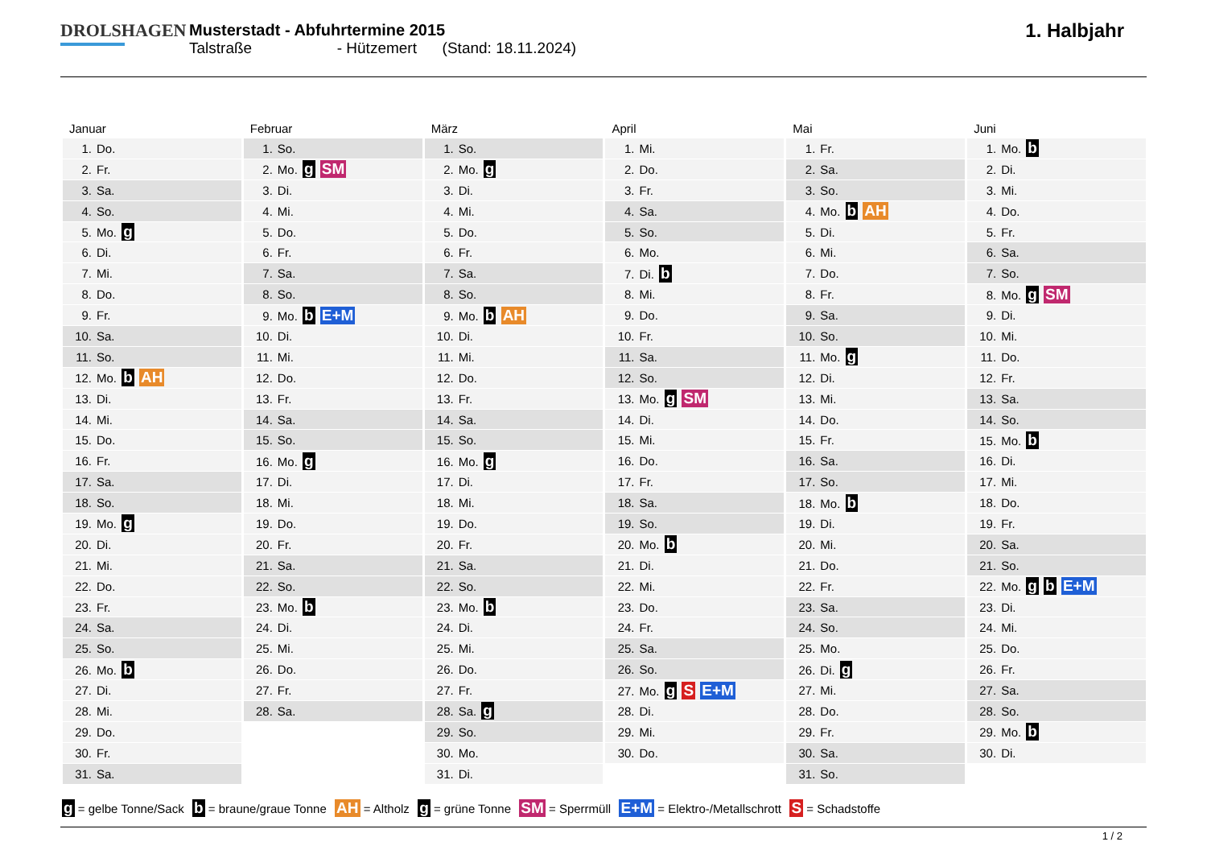DROLSHAGEN Musterstadt - Abfuhrtermine 2015
Talstraße - Hützemert (Stand: 18.11.2024)
1. Halbjahr
| Januar | Februar | März | April | Mai | Juni |
| --- | --- | --- | --- | --- | --- |
| 1. Do. | 1. So. | 1. So. | 1. Mi. | 1. Fr. | 1. Mo. b |
| 2. Fr. | 2. Mo. g SM | 2. Mo. g | 2. Do. | 2. Sa. | 2. Di. |
| 3. Sa. | 3. Di. | 3. Di. | 3. Fr. | 3. So. | 3. Mi. |
| 4. So. | 4. Mi. | 4. Mi. | 4. Sa. | 4. Mo. b AH | 4. Do. |
| 5. Mo. g | 5. Do. | 5. Do. | 5. So. | 5. Di. | 5. Fr. |
| 6. Di. | 6. Fr. | 6. Fr. | 6. Mo. | 6. Mi. | 6. Sa. |
| 7. Mi. | 7. Sa. | 7. Sa. | 7. Di. b | 7. Do. | 7. So. |
| 8. Do. | 8. So. | 8. So. | 8. Mi. | 8. Fr. | 8. Mo. g SM |
| 9. Fr. | 9. Mo. b E+M | 9. Mo. b AH | 9. Do. | 9. Sa. | 9. Di. |
| 10. Sa. | 10. Di. | 10. Di. | 10. Fr. | 10. So. | 10. Mi. |
| 11. So. | 11. Mi. | 11. Mi. | 11. Sa. | 11. Mo. g | 11. Do. |
| 12. Mo. b AH | 12. Do. | 12. Do. | 12. So. | 12. Di. | 12. Fr. |
| 13. Di. | 13. Fr. | 13. Fr. | 13. Mo. g SM | 13. Mi. | 13. Sa. |
| 14. Mi. | 14. Sa. | 14. Sa. | 14. Di. | 14. Do. | 14. So. |
| 15. Do. | 15. So. | 15. So. | 15. Mi. | 15. Fr. | 15. Mo. b |
| 16. Fr. | 16. Mo. g | 16. Mo. g | 16. Do. | 16. Sa. | 16. Di. |
| 17. Sa. | 17. Di. | 17. Di. | 17. Fr. | 17. So. | 17. Mi. |
| 18. So. | 18. Mi. | 18. Mi. | 18. Sa. | 18. Mo. b | 18. Do. |
| 19. Mo. g | 19. Do. | 19. Do. | 19. So. | 19. Di. | 19. Fr. |
| 20. Di. | 20. Fr. | 20. Fr. | 20. Mo. b | 20. Mi. | 20. Sa. |
| 21. Mi. | 21. Sa. | 21. Sa. | 21. Di. | 21. Do. | 21. So. |
| 22. Do. | 22. So. | 22. So. | 22. Mi. | 22. Fr. | 22. Mo. g b E+M |
| 23. Fr. | 23. Mo. b | 23. Mo. b | 23. Do. | 23. Sa. | 23. Di. |
| 24. Sa. | 24. Di. | 24. Di. | 24. Fr. | 24. So. | 24. Mi. |
| 25. So. | 25. Mi. | 25. Mi. | 25. Sa. | 25. Mo. | 25. Do. |
| 26. Mo. b | 26. Do. | 26. Do. | 26. So. | 26. Di. g | 26. Fr. |
| 27. Di. | 27. Fr. | 27. Fr. | 27. Mo. g S E+M | 27. Mi. | 27. Sa. |
| 28. Mi. | 28. Sa. | 28. Sa. g | 28. Di. | 28. Do. | 28. So. |
| 29. Do. | | 29. So. | 29. Mi. | 29. Fr. | 29. Mo. b |
| 30. Fr. | | 30. Mo. | 30. Do. | 30. Sa. | 30. Di. |
| 31. Sa. | | 31. Di. | | 31. So. | |
g = gelbe Tonne/Sack b = braune/graue Tonne AH = Altholz g = grüne Tonne SM = Sperrmüll E+M = Elektro-/Metallschrott S = Schadstoffe
1 / 2